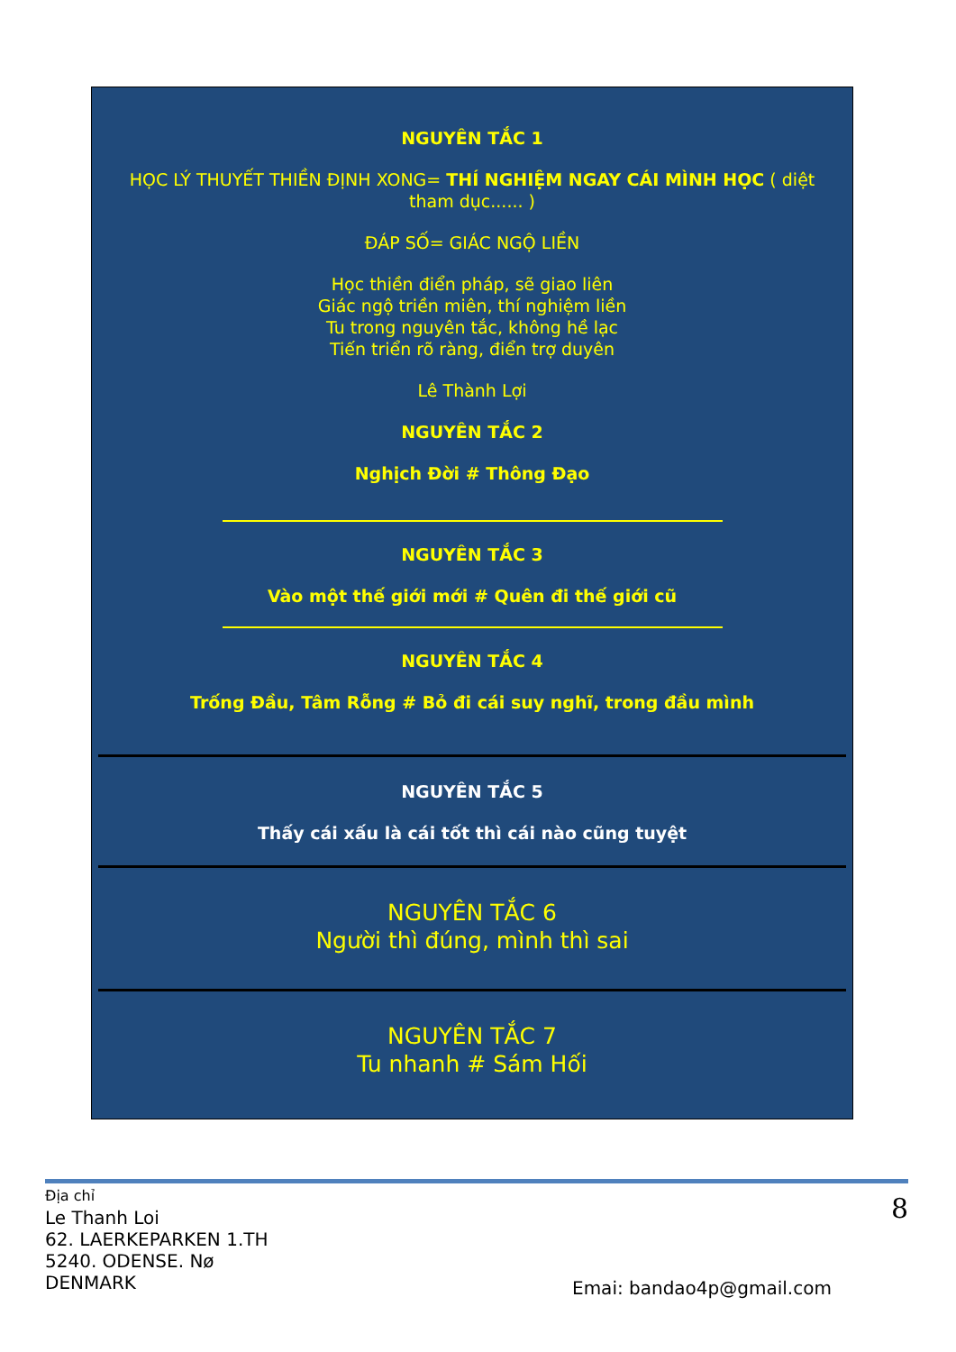NGUYÊN TẮC 1
HỌC LÝ THUYẾT THIỀN ĐỊNH XONG= THÍ NGHIỆM NGAY CÁI MÌNH HỌC ( diệt tham dục...... )
ĐÁP SỐ= GIÁC NGỘ LIỀN
Học thiền điển pháp, sẽ giao liên
Giác ngộ triền miên, thí nghiệm liền
Tu trong nguyên tắc, không hề lạc
Tiến triển rõ ràng, điển trợ duyên
Lê Thành Lợi
NGUYÊN TẮC 2
Nghịch Đời # Thông Đạo
NGUYÊN TẮC 3
Vào một thế giới mới # Quên đi thế giới cũ
NGUYÊN TẮC 4
Trống Đầu, Tâm Rỗng # Bỏ đi cái suy nghĩ, trong đầu mình
NGUYÊN TẮC 5
Thấy cái xấu là cái tốt thì cái nào cũng tuyệt
NGUYÊN TẮC 6
Người thì đúng, mình thì sai
NGUYÊN TẮC 7
Tu nhanh # Sám Hối
Địa chỉ
Le Thanh Loi
62. LAERKEPARKEN 1.TH
5240. ODENSE. Nø
DENMARK
8
Emai: bandao4p@gmail.com